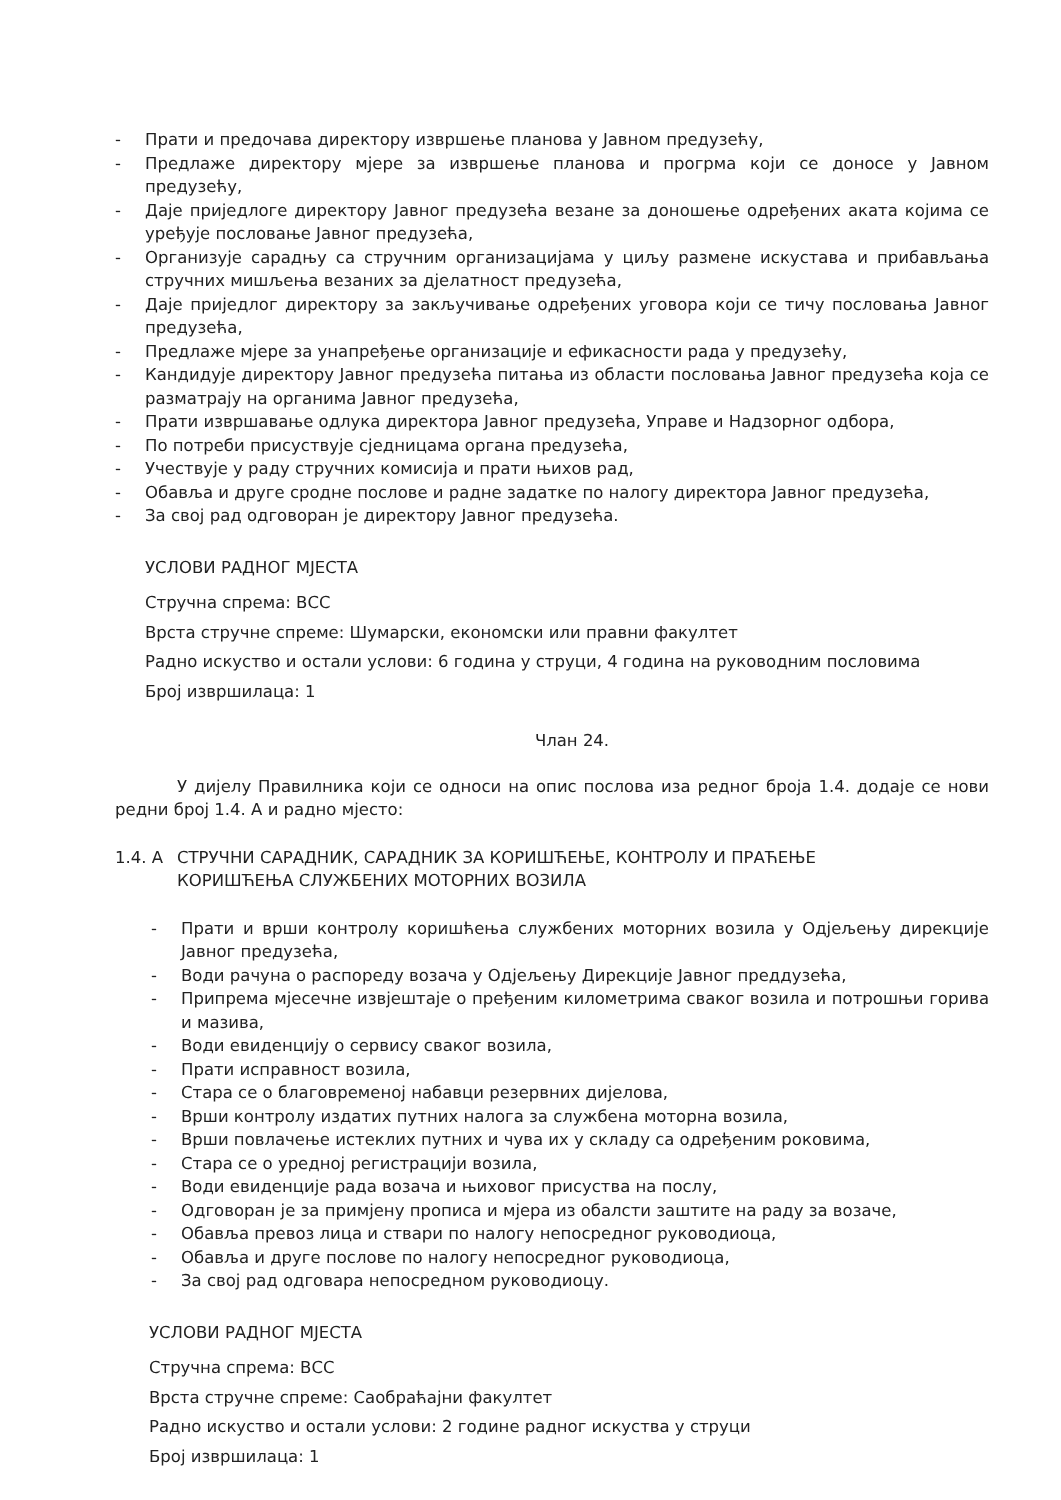- Прати и предочава директору извршење планова у Јавном предузећу,
- Предлаже директору мјере за извршење планова и прогрма који се доносе у Јавном предузећу,
- Даје приједлоге директору Јавног предузећа везане за доношење одређених аката којима се уређује пословање Јавног предузећа,
- Организује сарадњу са стручним организацијама у циљу размене искустава и прибављања стручних мишљења везаних за дјелатност предузећа,
- Даје приједлог директору за закључивање одређених уговора који се тичу пословања Јавног предузећа,
- Предлаже мјере за унапређење организације и ефикасности рада у предузећу,
- Кандидује директору Јавног предузећа питања из области пословања Јавног предузећа која се разматрају на органима Јавног предузећа,
- Прати извршавање одлука директора Јавног предузећа, Управе и Надзорног одбора,
- По потреби присуствује сједницама органа предузећа,
- Учествује у раду стручних комисија и прати њихов рад,
- Обавља и друге сродне послове и радне задатке по налогу директора Јавног предузећа,
- За свој рад одговоран је директору Јавног предузећа.
УСЛОВИ РАДНОГ МЈЕСТА
Стручна спрема: ВСС
Врста стручне спреме: Шумарски, економски или правни факултет
Радно искуство и остали услови: 6 година у струци, 4 година на руководним пословима
Број извршилаца: 1
Члан 24.
У дијелу Правилника који се односи на опис послова иза редног броја 1.4. додаје се нови редни број 1.4. А и радно мјесто:
1.4. А СТРУЧНИ САРАДНИК, САРАДНИК ЗА КОРИШЋЕЊЕ, КОНТРОЛУ И ПРАЋЕЊЕ
КОРИШЋЕЊА СЛУЖБЕНИХ МОТОРНИХ ВОЗИЛА
- Прати и врши контролу коришћења службених моторних возила у Одјељењу дирекције Јавног предузећа,
- Води рачуна о распореду возача у Одјељењу Дирекције Јавног преддузећа,
- Припрема мјесечне извјештаје о пређеним километрима сваког возила и потрошњи горива и мазива,
- Води евиденцију о сервису сваког возила,
- Прати исправност возила,
- Стара се о благовременој набавци резервних дијелова,
- Врши контролу издатих путних налога за службена моторна возила,
- Врши повлачење истеклих путних и чува их у складу са одређеним роковима,
- Стара се о уредној регистрацији возила,
- Води евиденције рада возача и њиховог присуства на послу,
- Одговоран је за примјену прописа и мјера из обалсти заштите на раду за возаче,
- Обавља превоз лица и ствари по налогу непосредног руководиоца,
- Обавља и друге послове по налогу непосредног руководиоца,
- За свој рад одговара непосредном руководиоцу.
УСЛОВИ РАДНОГ МЈЕСТА
Стручна спрема: ВСС
Врста стручне спреме: Саобраћајни факултет
Радно искуство и остали услови: 2 године радног искуства у струци
Број извршилаца: 1